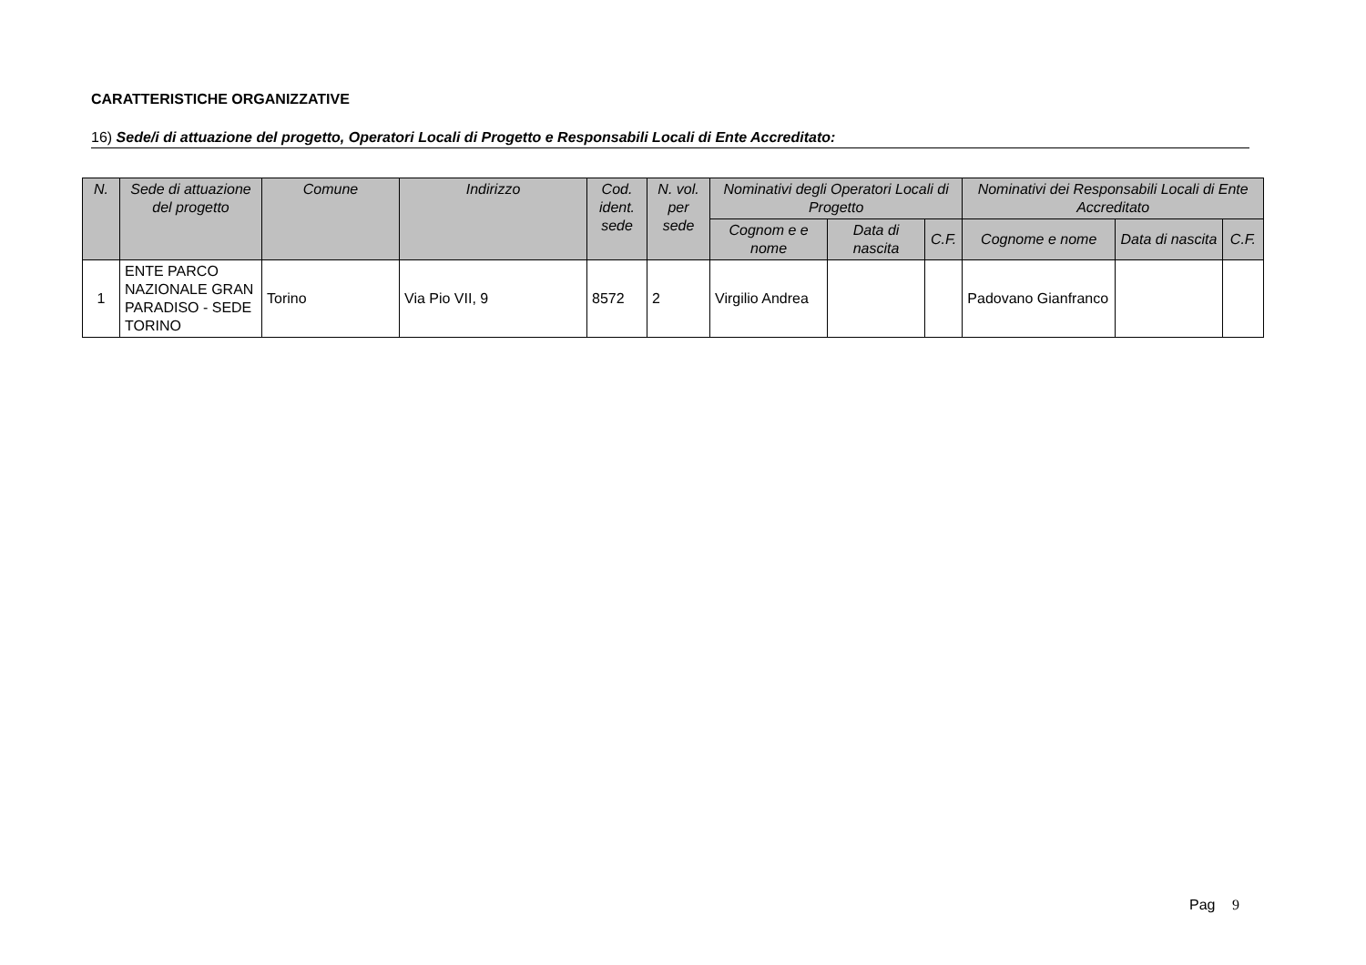CARATTERISTICHE ORGANIZZATIVE
16) Sede/i di attuazione del progetto, Operatori Locali di Progetto e Responsabili Locali di Ente Accreditato:
| N. | Sede di attuazione del progetto | Comune | Indirizzo | Cod. ident. sede | N. vol. per sede | Nominativi degli Operatori Locali di Progetto | | | Nominativi dei Responsabili Locali di Ente Accreditato | | |
| --- | --- | --- | --- | --- | --- | --- | --- | --- | --- | --- | --- |
| | | | | | | Cognom e e nome | Data di nascita | C.F. | Cognome e nome | Data di nascita | C.F. |
| 1 | ENTE PARCO NAZIONALE GRAN PARADISO - SEDE TORINO | Torino | Via Pio VII, 9 | 8572 | 2 | Virgilio Andrea | | | Padovano Gianfranco | | |
Pag 9